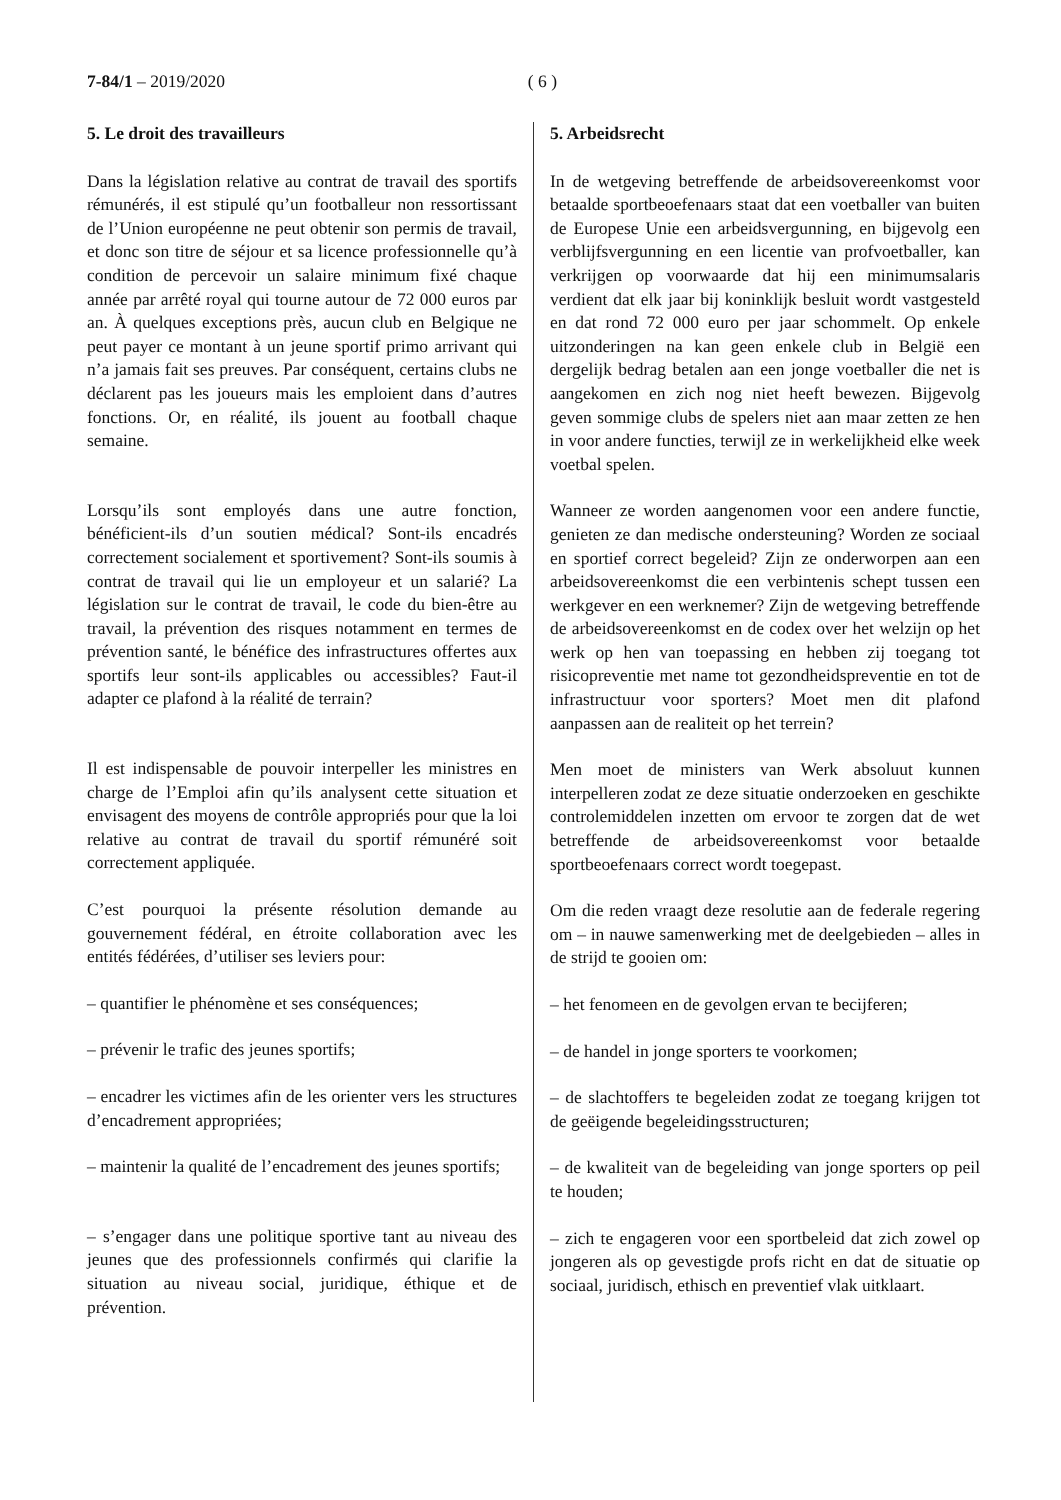7-84/1 – 2019/2020 ( 6 )
5. Le droit des travailleurs
Dans la législation relative au contrat de travail des sportifs rémunérés, il est stipulé qu’un footballeur non ressortissant de l’Union européenne ne peut obtenir son permis de travail, et donc son titre de séjour et sa licence professionnelle qu’à condition de percevoir un salaire minimum fixé chaque année par arrêté royal qui tourne autour de 72 000 euros par an. À quelques exceptions près, aucun club en Belgique ne peut payer ce montant à un jeune sportif primo arrivant qui n’a jamais fait ses preuves. Par conséquent, certains clubs ne déclarent pas les joueurs mais les emploient dans d’autres fonctions. Or, en réalité, ils jouent au football chaque semaine.
Lorsqu’ils sont employés dans une autre fonction, bénéficient-ils d’un soutien médical? Sont-ils encadrés correctement socialement et sportivement? Sont-ils soumis à contrat de travail qui lie un employeur et un salarié? La législation sur le contrat de travail, le code du bien-être au travail, la prévention des risques notamment en termes de prévention santé, le bénéfice des infrastructures offertes aux sportifs leur sont-ils applicables ou accessibles? Faut-il adapter ce plafond à la réalité de terrain?
Il est indispensable de pouvoir interpeller les ministres en charge de l’Emploi afin qu’ils analysent cette situation et envisagent des moyens de contrôle appropriés pour que la loi relative au contrat de travail du sportif rémunéré soit correctement appliquée.
C’est pourquoi la présente résolution demande au gouvernement fédéral, en étroite collaboration avec les entités fédérées, d’utiliser ses leviers pour:
– quantifier le phénomène et ses conséquences;
– prévenir le trafic des jeunes sportifs;
– encadrer les victimes afin de les orienter vers les structures d’encadrement appropriées;
– maintenir la qualité de l’encadrement des jeunes sportifs;
– s’engager dans une politique sportive tant au niveau des jeunes que des professionnels confirmés qui clarifie la situation au niveau social, juridique, éthique et de prévention.
5. Arbeidsrecht
In de wetgeving betreffende de arbeidsovereenkomst voor betaalde sportbeoefenaars staat dat een voetballer van buiten de Europese Unie een arbeidsvergunning, en bijgevolg een verblijfsvergunning en een licentie van profvoetballer, kan verkrijgen op voorwaarde dat hij een minimumsalaris verdient dat elk jaar bij koninklijk besluit wordt vastgesteld en dat rond 72 000 euro per jaar schommelt. Op enkele uitzonderingen na kan geen enkele club in België een dergelijk bedrag betalen aan een jonge voetballer die net is aangekomen en zich nog niet heeft bewezen. Bijgevolg geven sommige clubs de spelers niet aan maar zetten ze hen in voor andere functies, terwijl ze in werkelijkheid elke week voetbal spelen.
Wanneer ze worden aangenomen voor een andere functie, genieten ze dan medische ondersteuning? Worden ze sociaal en sportief correct begeleid? Zijn ze onderworpen aan een arbeidsovereenkomst die een verbintenis schept tussen een werkgever en een werknemer? Zijn de wetgeving betreffende de arbeidsovereenkomst en de codex over het welzijn op het werk op hen van toepassing en hebben zij toegang tot risicopreventie met name tot gezondheidspreventie en tot de infrastructuur voor sporters? Moet men dit plafond aanpassen aan de realiteit op het terrein?
Men moet de ministers van Werk absoluut kunnen interpelleren zodat ze deze situatie onderzoeken en geschikte controlemiddelen inzetten om ervoor te zorgen dat de wet betreffende de arbeidsovereenkomst voor betaalde sportbeoefenaars correct wordt toegepast.
Om die reden vraagt deze resolutie aan de federale regering om – in nauwe samenwerking met de deelgebieden – alles in de strijd te gooien om:
– het fenomeen en de gevolgen ervan te becijferen;
– de handel in jonge sporters te voorkomen;
– de slachtoffers te begeleiden zodat ze toegang krijgen tot de geëigende begeleidingsstructuren;
– de kwaliteit van de begeleiding van jonge sporters op peil te houden;
– zich te engageren voor een sportbeleid dat zich zowel op jongeren als op gevestigde profs richt en dat de situatie op sociaal, juridisch, ethisch en preventief vlak uitklaart.